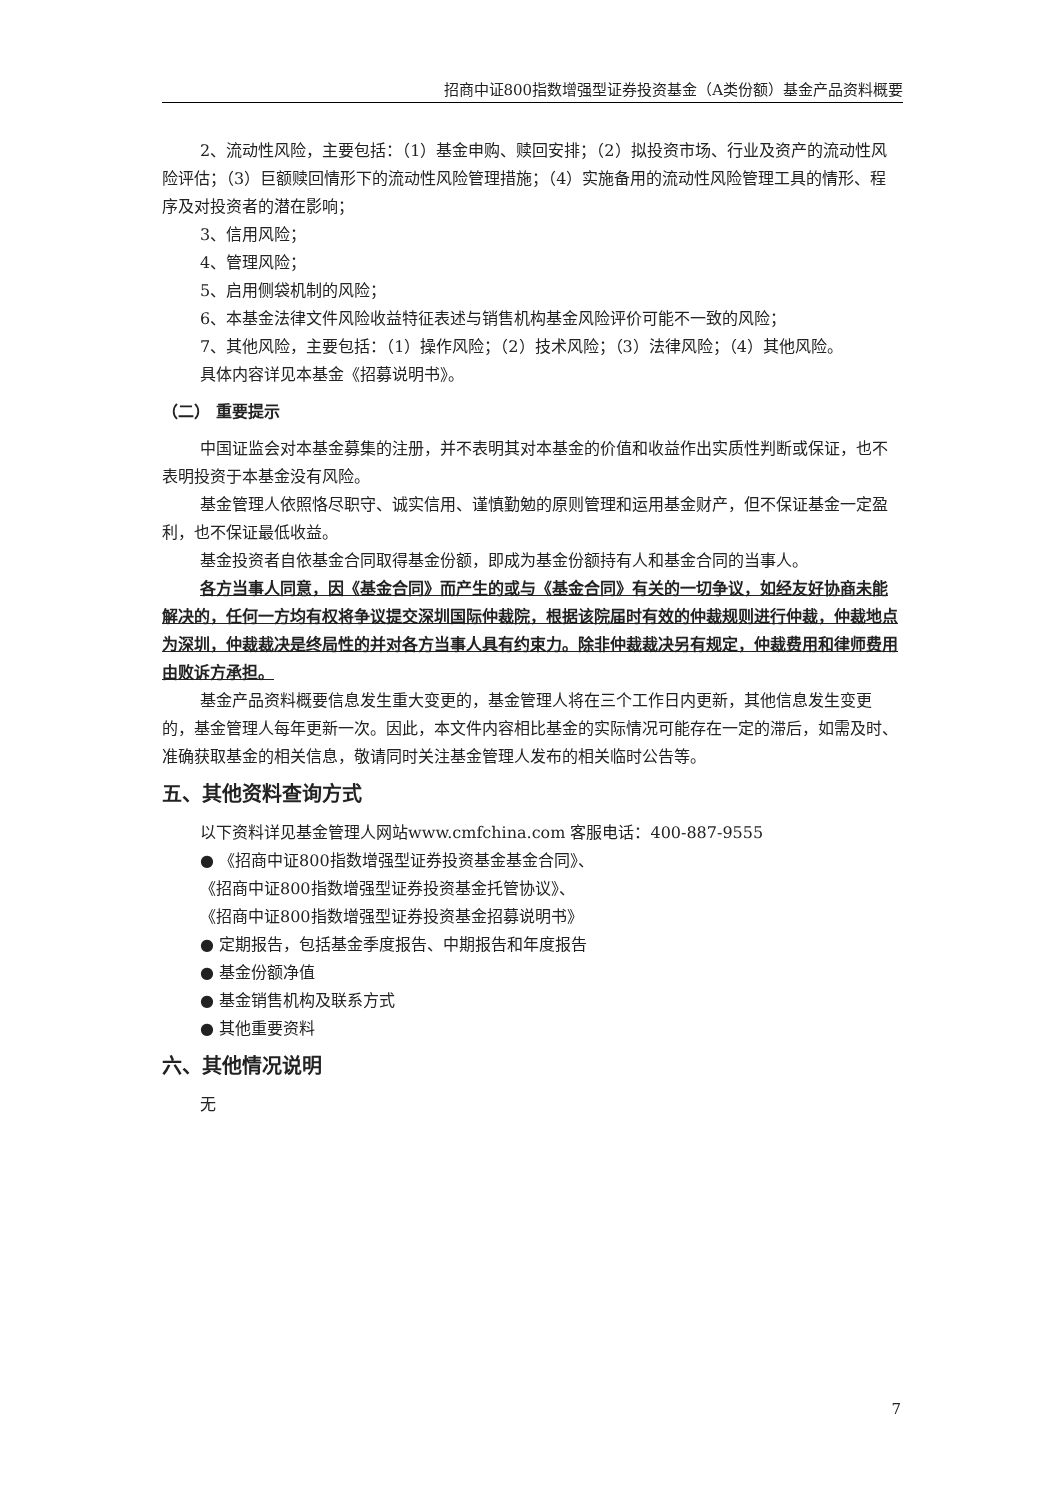招商中证800指数增强型证券投资基金（A类份额）基金产品资料概要
2、流动性风险，主要包括：（1）基金申购、赎回安排；（2）拟投资市场、行业及资产的流动性风险评估；（3）巨额赎回情形下的流动性风险管理措施；（4）实施备用的流动性风险管理工具的情形、程序及对投资者的潜在影响；
3、信用风险；
4、管理风险；
5、启用侧袋机制的风险；
6、本基金法律文件风险收益特征表述与销售机构基金风险评价可能不一致的风险；
7、其他风险，主要包括：（1）操作风险；（2）技术风险；（3）法律风险；（4）其他风险。
具体内容详见本基金《招募说明书》。
（二） 重要提示
中国证监会对本基金募集的注册，并不表明其对本基金的价值和收益作出实质性判断或保证，也不表明投资于本基金没有风险。
基金管理人依照恪尽职守、诚实信用、谨慎勤勉的原则管理和运用基金财产，但不保证基金一定盈利，也不保证最低收益。
基金投资者自依基金合同取得基金份额，即成为基金份额持有人和基金合同的当事人。
各方当事人同意，因《基金合同》而产生的或与《基金合同》有关的一切争议，如经友好协商未能解决的，任何一方均有权将争议提交深圳国际仲裁院，根据该院届时有效的仲裁规则进行仲裁，仲裁地点为深圳，仲裁裁决是终局性的并对各方当事人具有约束力。除非仲裁裁决另有规定，仲裁费用和律师费用由败诉方承担。
基金产品资料概要信息发生重大变更的，基金管理人将在三个工作日内更新，其他信息发生变更的，基金管理人每年更新一次。因此，本文件内容相比基金的实际情况可能存在一定的滞后，如需及时、准确获取基金的相关信息，敬请同时关注基金管理人发布的相关临时公告等。
五、其他资料查询方式
以下资料详见基金管理人网站www.cmfchina.com 客服电话：400-887-9555
● 《招商中证800指数增强型证券投资基金基金合同》、
《招商中证800指数增强型证券投资基金托管协议》、
《招商中证800指数增强型证券投资基金招募说明书》
● 定期报告，包括基金季度报告、中期报告和年度报告
● 基金份额净值
● 基金销售机构及联系方式
● 其他重要资料
六、其他情况说明
无
7